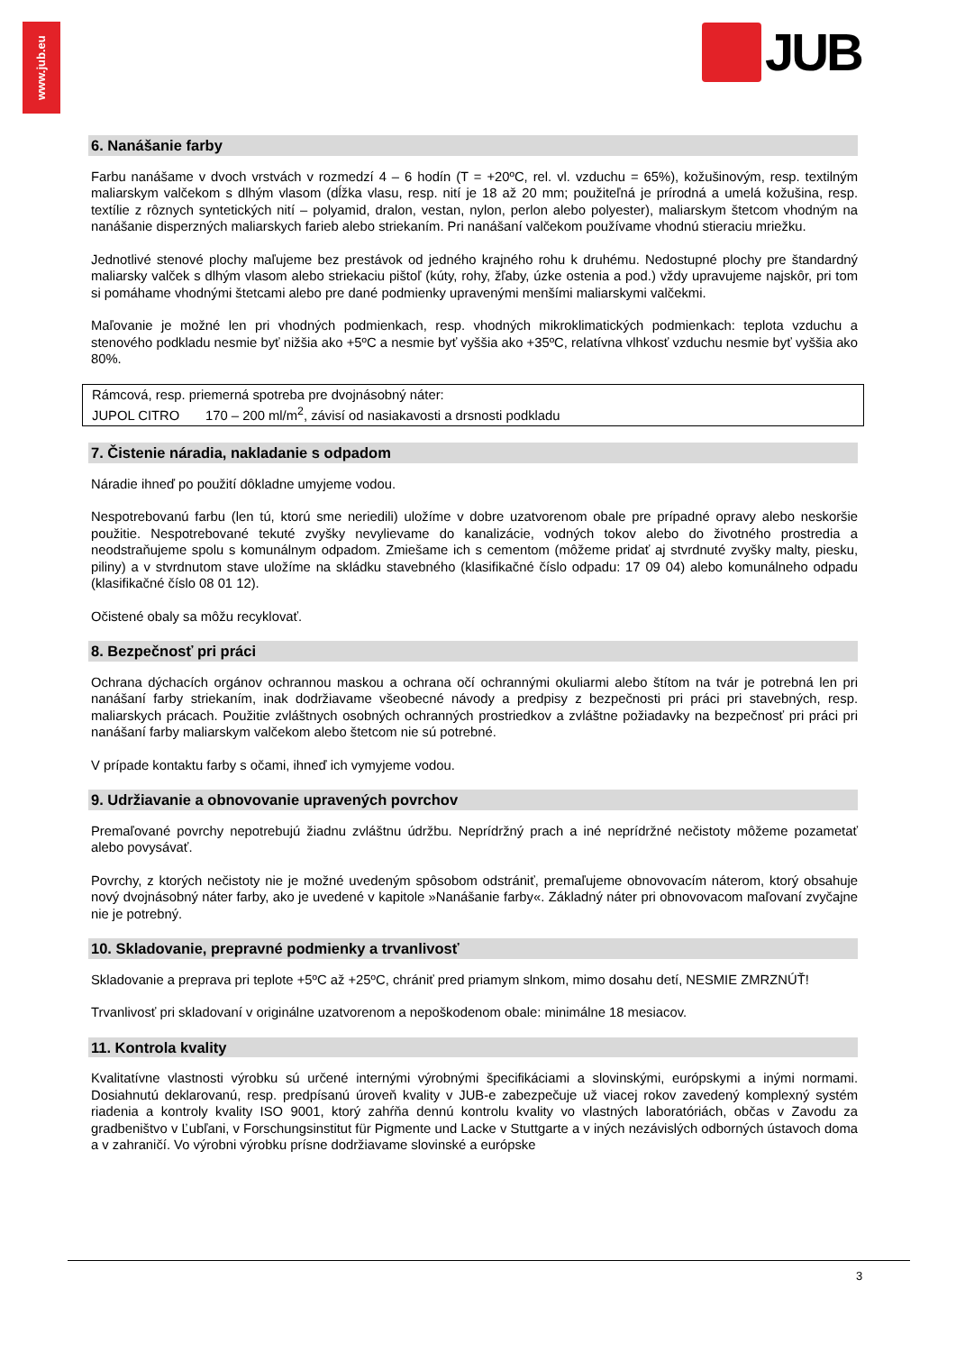www.jub.eu
JUB
6. Nanášanie farby
Farbu nanášame v dvoch vrstvách v rozmedzí 4 – 6 hodín (T = +20ºC, rel. vl. vzduchu = 65%), kožušinovým, resp. textilným maliarskym valčekom s dlhým vlasom (dĺžka vlasu, resp. nití je 18 až 20 mm; použiteľná je prírodná a umelá kožušina, resp. textílie z rôznych syntetických nití – polyamid, dralon, vestan, nylon, perlon alebo polyester), maliarskym štetcom vhodným na nanášanie disperzných maliarskych farieb alebo striekaním. Pri nanášaní valčekom používame vhodnú stieraciu mriežku.
Jednotlivé stenové plochy maľujeme bez prestávok od jedného krajného rohu k druhému. Nedostupné plochy pre štandardný maliarsky valček s dlhým vlasom alebo striekaciu pištoľ (kúty, rohy, žľaby, úzke ostenia a pod.) vždy upravujeme najskôr, pri tom si pomáhame vhodnými štetcami alebo pre dané podmienky upravenými menšími maliarskymi valčekmi.
Maľovanie je možné len pri vhodných podmienkach, resp. vhodných mikroklimatických podmienkach: teplota vzduchu a stenového podkladu nesmie byť nižšia ako +5ºC a nesmie byť vyššia ako +35ºC, relatívna vlhkosť vzduchu nesmie byť vyššia ako 80%.
Rámcová, resp. priemerná spotreba pre dvojnásobný náter:
JUPOL CITRO 170 – 200 ml/m<sup>2</sup>, závisí od nasiakavosti a drsnosti podkladu
7. Čistenie náradia, nakladanie s odpadom
Náradie ihneď po použití dôkladne umyjeme vodou.
Nespotrebovanú farbu (len tú, ktorú sme neriedili) uložíme v dobre uzatvorenom obale pre prípadné opravy alebo neskoršie použitie. Nespotrebované tekuté zvyšky nevylievame do kanalizácie, vodných tokov alebo do životného prostredia a neodstraňujeme spolu s komunálnym odpadom. Zmiešame ich s cementom (môžeme pridať aj stvrdnuté zvyšky malty, piesku, piliny) a v stvrdnutom stave uložíme na skládku stavebného (klasifikačné číslo odpadu: 17 09 04) alebo komunálneho odpadu (klasifikačné číslo 08 01 12).
Očistené obaly sa môžu recyklovať.
8. Bezpečnosť pri práci
Ochrana dýchacích orgánov ochrannou maskou a ochrana očí ochrannými okuliarmi alebo štítom na tvár je potrebná len pri nanášaní farby striekaním, inak dodržiavame všeobecné návody a predpisy z bezpečnosti pri práci pri stavebných, resp. maliarskych prácach. Použitie zvláštnych osobných ochranných prostriedkov a zvláštne požiadavky na bezpečnosť pri práci pri nanášaní farby maliarskym valčekom alebo štetcom nie sú potrebné.
V prípade kontaktu farby s očami, ihneď ich vymyjeme vodou.
9. Udržiavanie a obnovovanie upravených povrchov
Premaľované povrchy nepotrebujú žiadnu zvláštnu údržbu. Neprídržný prach a iné neprídržné nečistoty môžeme pozametať alebo povysávať.
Povrchy, z ktorých nečistoty nie je možné uvedeným spôsobom odstrániť, premaľujeme obnovovacím náterom, ktorý obsahuje nový dvojnásobný náter farby, ako je uvedené v kapitole »Nanášanie farby«. Základný náter pri obnovovacom maľovaní zvyčajne nie je potrebný.
10. Skladovanie, prepravné podmienky a trvanlivosť
Skladovanie a preprava pri teplote +5ºC až +25ºC, chrániť pred priamym slnkom, mimo dosahu detí, NESMIE ZMRZNÚŤ!
Trvanlivosť pri skladovaní v originálne uzatvorenom a nepoškodenom obale: minimálne 18 mesiacov.
11. Kontrola kvality
Kvalitatívne vlastnosti výrobku sú určené internými výrobnými špecifikáciami a slovinskými, európskymi a inými normami. Dosiahnutú deklarovanú, resp. predpísanú úroveň kvality v JUB-e zabezpečuje už viacej rokov zavedený komplexný systém riadenia a kontroly kvality ISO 9001, ktorý zahŕňa dennú kontrolu kvality vo vlastných laboratóriách, občas v Zavodu za gradbeništvo v Ľubľani, v Forschungsinstitut für Pigmente und Lacke v Stuttgarte a v iných nezávislých odborných ústavoch doma a v zahraničí. Vo výrobni výrobku prísne dodržiavame slovinské a európske
3